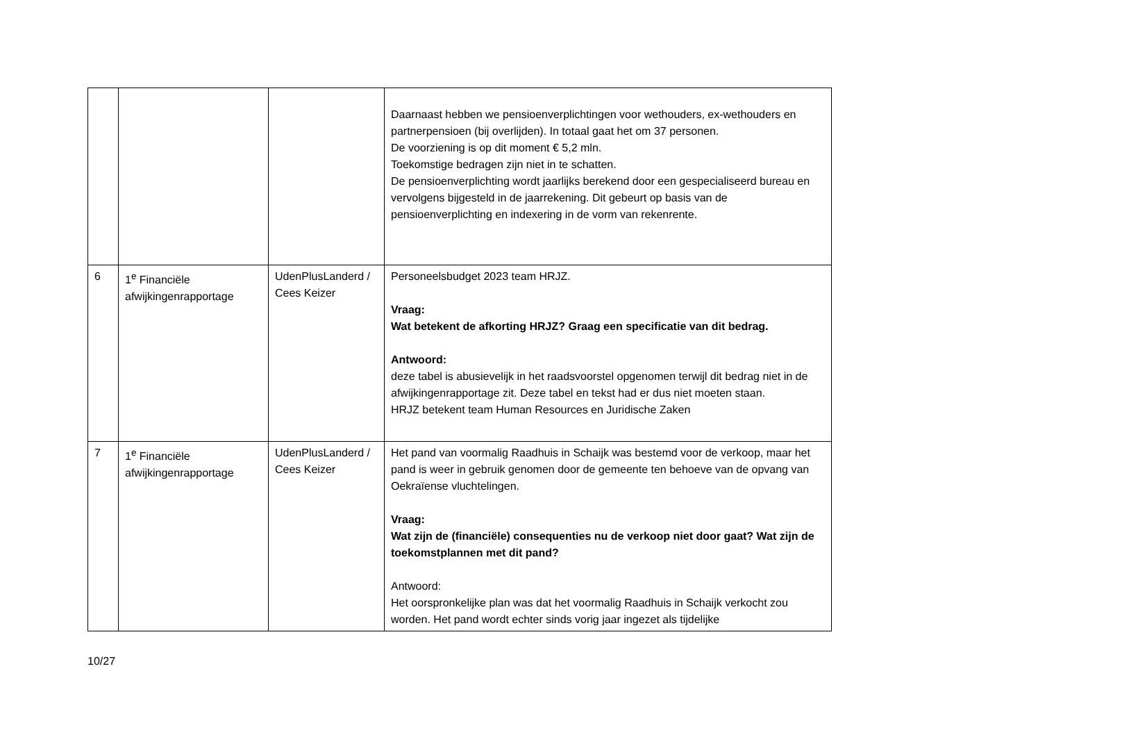| | | | Daarnaast hebben we pensioenverplichtingen voor wethouders, ex-wethouders en partnerpensioen (bij overlijden). In totaal gaat het om 37 personen. De voorziening is op dit moment € 5,2 mln. Toekomstige bedragen zijn niet in te schatten. De pensioenverplichting wordt jaarlijks berekend door een gespecialiseerd bureau en vervolgens bijgesteld in de jaarrekening. Dit gebeurt op basis van de pensioenverplichting en indexering in de vorm van rekenrente. |
| 6 | 1<sup>e</sup> Financiële afwijkingenrapportage | UdenPlusLanderd / Cees Keizer | Personeelsbudget 2023 team HRJZ. Vraag: Wat betekent de afkorting HRJZ? Graag een specificatie van dit bedrag. Antwoord: deze tabel is abusievelijk in het raadsvoorstel opgenomen terwijl dit bedrag niet in de afwijkingenrapportage zit. Deze tabel en tekst had er dus niet moeten staan. HRJZ betekent team Human Resources en Juridische Zaken |
| 7 | 1<sup>e</sup> Financiële afwijkingenrapportage | UdenPlusLanderd / Cees Keizer | Het pand van voormalig Raadhuis in Schaijk was bestemd voor de verkoop, maar het pand is weer in gebruik genomen door de gemeente ten behoeve van de opvang van Oekraïense vluchtelingen. Vraag: Wat zijn de (financiële) consequenties nu de verkoop niet door gaat? Wat zijn de toekomstplannen met dit pand? Antwoord: Het oorspronkelijke plan was dat het voormalig Raadhuis in Schaijk verkocht zou worden. Het pand wordt echter sinds vorig jaar ingezet als tijdelijke |
10/27